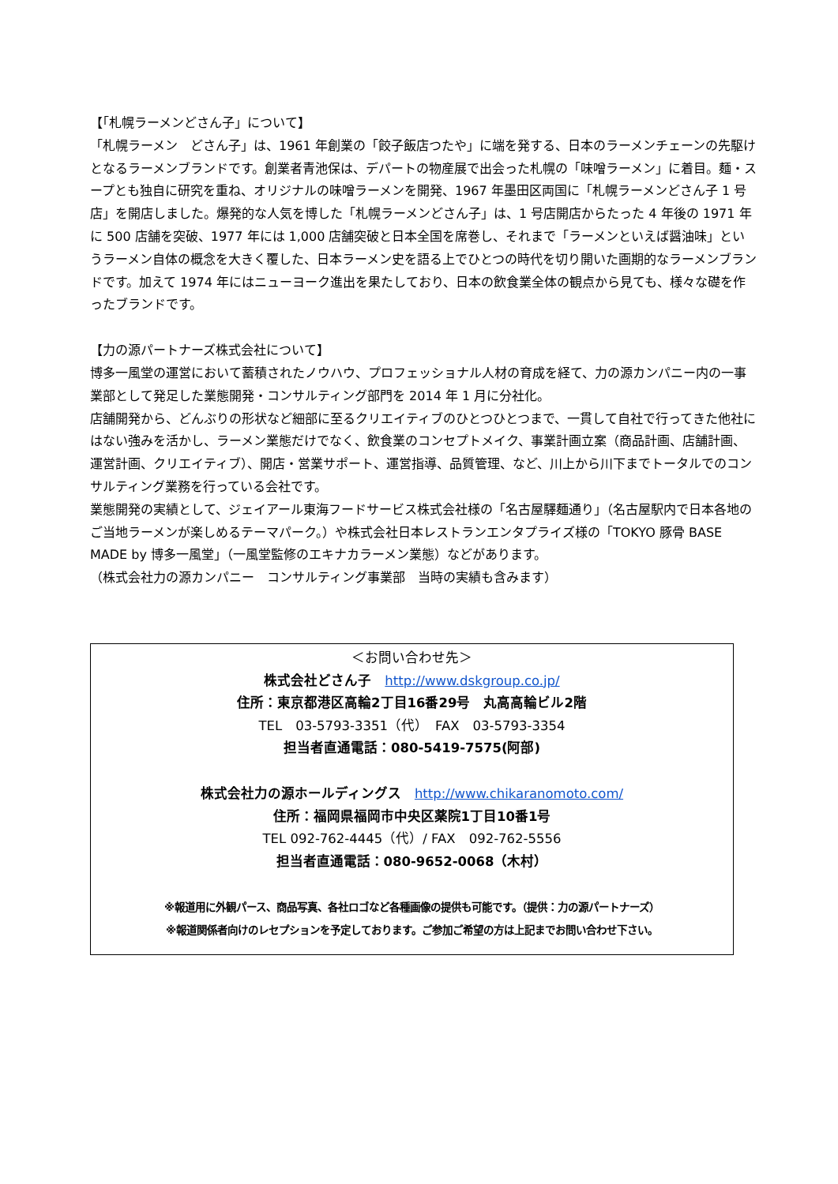【「札幌ラーメンどさん子」について】
「札幌ラーメン　どさん子」は、1961 年創業の「餃子飯店つたや」に端を発する、日本のラーメンチェーンの先駆けとなるラーメンブランドです。創業者青池保は、デパートの物産展で出会った札幌の「味噌ラーメン」に着目。麺・スープとも独自に研究を重ね、オリジナルの味噌ラーメンを開発、1967 年墨田区両国に「札幌ラーメンどさん子 1 号店」を開店しました。爆発的な人気を博した「札幌ラーメンどさん子」は、1 号店開店からたった 4 年後の 1971 年に 500 店舗を突破、1977 年には 1,000 店舗突破と日本全国を席巻し、それまで「ラーメンといえば醤油味」というラーメン自体の概念を大きく覆した、日本ラーメン史を語る上でひとつの時代を切り開いた画期的なラーメンブランドです。加えて 1974 年にはニューヨーク進出を果たしており、日本の飲食業全体の観点から見ても、様々な礎を作ったブランドです。
【力の源パートナーズ株式会社について】
博多一風堂の運営において蓄積されたノウハウ、プロフェッショナル人材の育成を経て、力の源カンパニー内の一事業部として発足した業態開発・コンサルティング部門を 2014 年 1 月に分社化。
店舗開発から、どんぶりの形状など細部に至るクリエイティブのひとつひとつまで、一貫して自社で行ってきた他社にはない強みを活かし、ラーメン業態だけでなく、飲食業のコンセプトメイク、事業計画立案（商品計画、店舗計画、運営計画、クリエイティブ）、開店・営業サポート、運営指導、品質管理、など、川上から川下までトータルでのコンサルティング業務を行っている会社です。
業態開発の実績として、ジェイアール東海フードサービス株式会社様の「名古屋驛麺通り」（名古屋駅内で日本各地のご当地ラーメンが楽しめるテーマパーク。）や株式会社日本レストランエンタプライズ様の「TOKYO 豚骨 BASE MADE by 博多一風堂」（一風堂監修のエキナカラーメン業態）などがあります。
（株式会社力の源カンパニー　コンサルティング事業部　当時の実績も含みます）
＜お問い合わせ先＞
株式会社どさん子　http://www.dskgroup.co.jp/
住所：東京都港区高輪2丁目16番29号　丸高高輪ビル2階
TEL　03-5793-3351（代）　FAX　03-5793-3354
担当者直通電話：080-5419-7575(阿部)
株式会社力の源ホールディングス　http://www.chikaranomoto.com/
住所：福岡県福岡市中央区薬院1丁目10番1号
TEL 092-762-4445（代）/ FAX　092-762-5556
担当者直通電話：080-9652-0068（木村）
※報道用に外観パース、商品写真、各社ロゴなど各種画像の提供も可能です。（提供：力の源パートナーズ）
※報道関係者向けのレセプションを予定しております。ご参加ご希望の方は上記までお問い合わせ下さい。